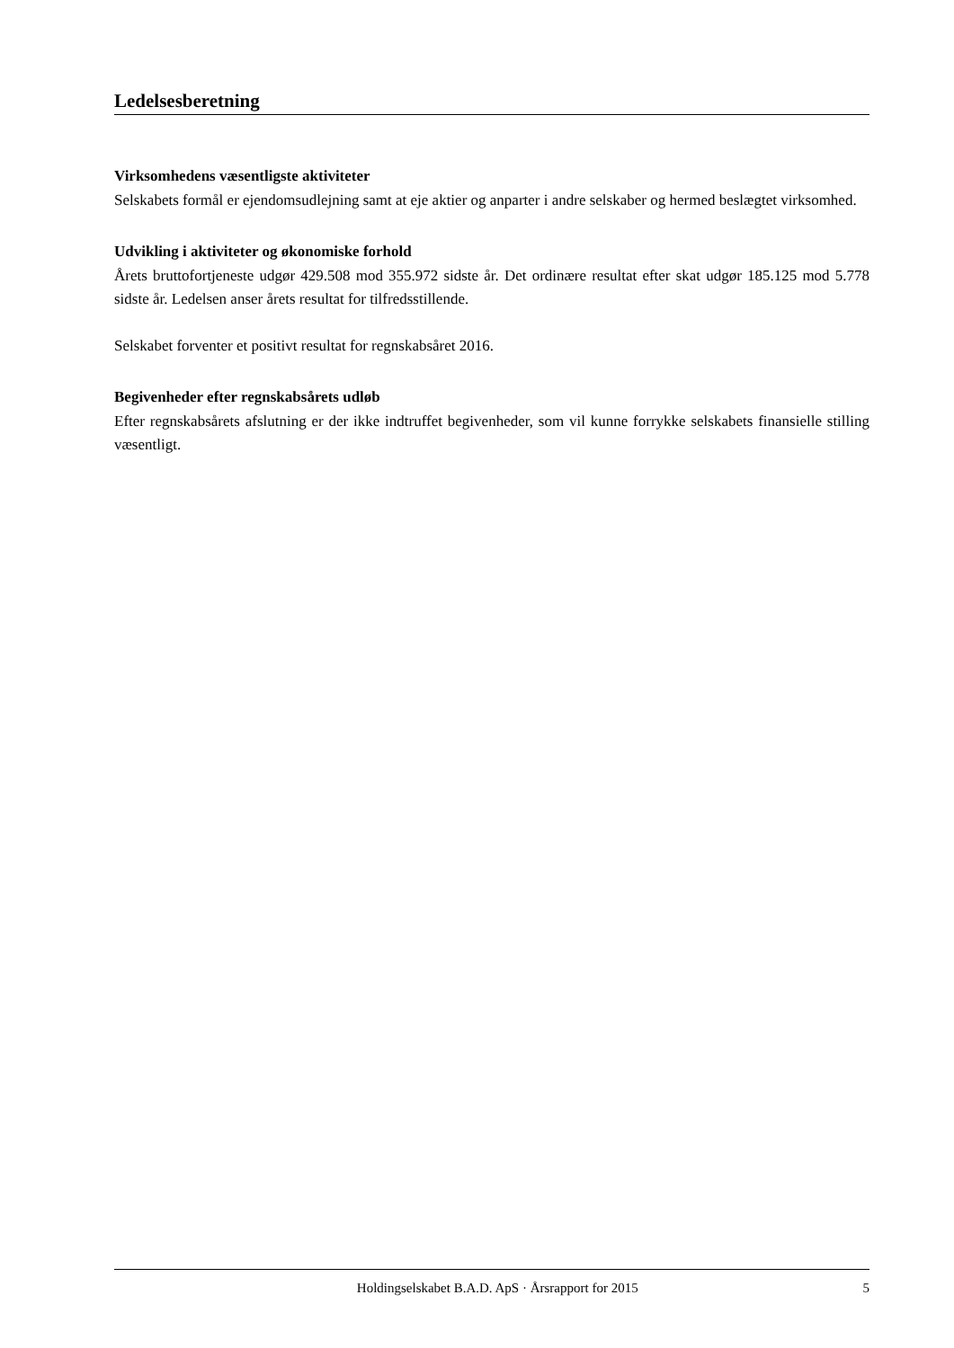Ledelsesberetning
Virksomhedens væsentligste aktiviteter
Selskabets formål er ejendomsudlejning samt at eje aktier og anparter i andre selskaber og hermed beslægtet virksomhed.
Udvikling i aktiviteter og økonomiske forhold
Årets bruttofortjeneste udgør 429.508 mod 355.972 sidste år. Det ordinære resultat efter skat udgør 185.125 mod 5.778 sidste år. Ledelsen anser årets resultat for tilfredsstillende.
Selskabet forventer et positivt resultat for regnskabsåret 2016.
Begivenheder efter regnskabsårets udløb
Efter regnskabsårets afslutning er der ikke indtruffet begivenheder, som vil kunne forrykke selskabets finansielle stilling væsentligt.
Holdingselskabet B.A.D. ApS · Årsrapport for 2015 5